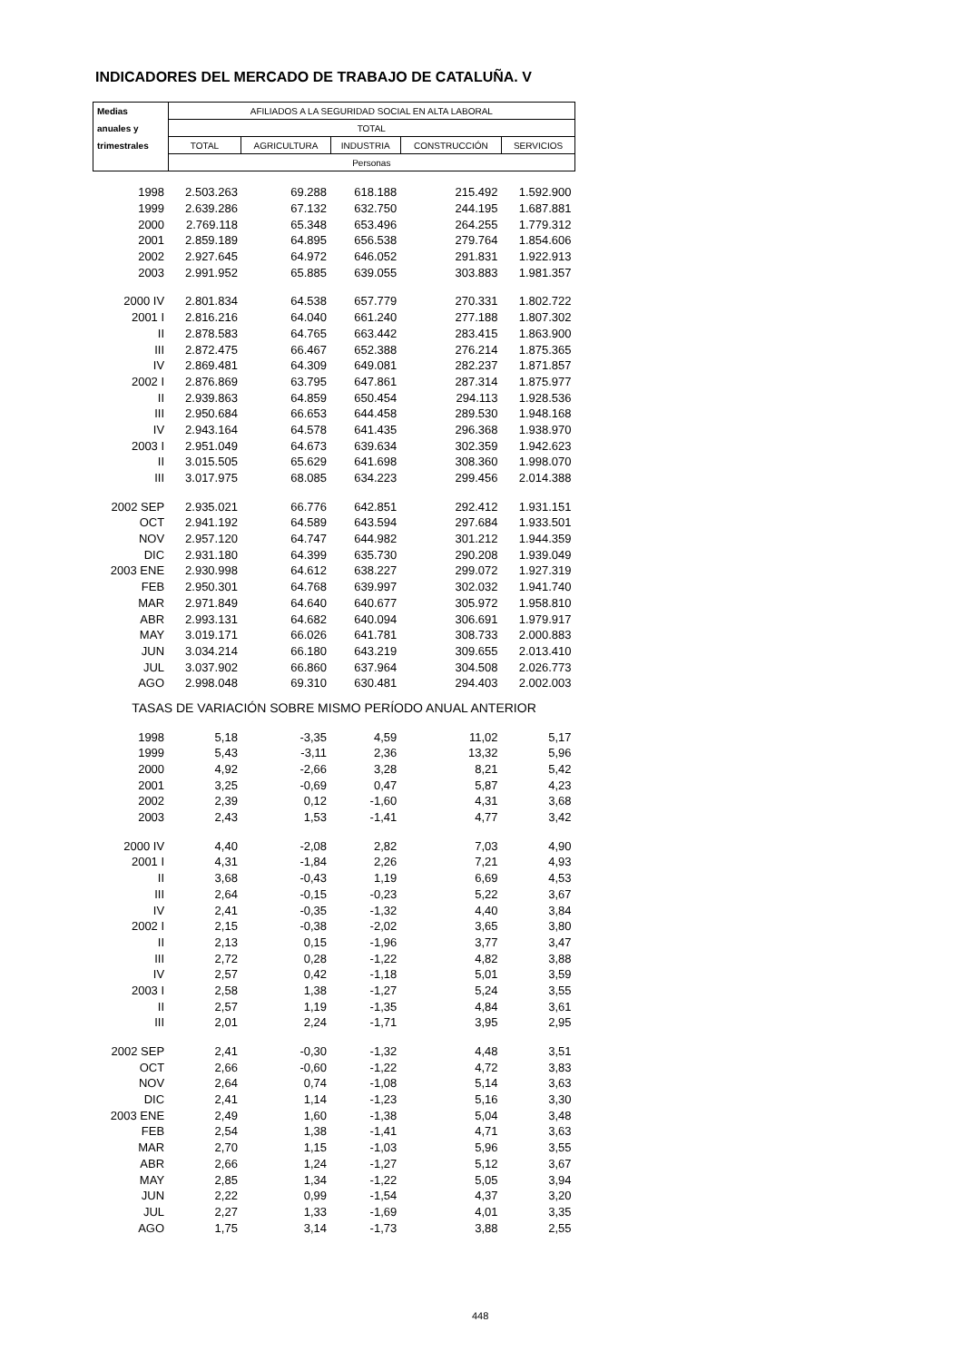INDICADORES DEL MERCADO DE TRABAJO DE CATALUÑA. V
| Medias | AFILIADOS A LA SEGURIDAD SOCIAL EN ALTA LABORAL | | | | |
| --- | --- | --- | --- | --- | --- |
| anuales y | TOTAL | | | | |
| trimestrales | TOTAL | AGRICULTURA | INDUSTRIA | CONSTRUCCIÓN | SERVICIOS |
| | Personas | | | | |
| 1998 | 2.503.263 | 69.288 | 618.188 | 215.492 | 1.592.900 |
| 1999 | 2.639.286 | 67.132 | 632.750 | 244.195 | 1.687.881 |
| 2000 | 2.769.118 | 65.348 | 653.496 | 264.255 | 1.779.312 |
| 2001 | 2.859.189 | 64.895 | 656.538 | 279.764 | 1.854.606 |
| 2002 | 2.927.645 | 64.972 | 646.052 | 291.831 | 1.922.913 |
| 2003 | 2.991.952 | 65.885 | 639.055 | 303.883 | 1.981.357 |
| 2000 IV | 2.801.834 | 64.538 | 657.779 | 270.331 | 1.802.722 |
| 2001 I | 2.816.216 | 64.040 | 661.240 | 277.188 | 1.807.302 |
| II | 2.878.583 | 64.765 | 663.442 | 283.415 | 1.863.900 |
| III | 2.872.475 | 66.467 | 652.388 | 276.214 | 1.875.365 |
| IV | 2.869.481 | 64.309 | 649.081 | 282.237 | 1.871.857 |
| 2002 I | 2.876.869 | 63.795 | 647.861 | 287.314 | 1.875.977 |
| II | 2.939.863 | 64.859 | 650.454 | 294.113 | 1.928.536 |
| III | 2.950.684 | 66.653 | 644.458 | 289.530 | 1.948.168 |
| IV | 2.943.164 | 64.578 | 641.435 | 296.368 | 1.938.970 |
| 2003 I | 2.951.049 | 64.673 | 639.634 | 302.359 | 1.942.623 |
| II | 3.015.505 | 65.629 | 641.698 | 308.360 | 1.998.070 |
| III | 3.017.975 | 68.085 | 634.223 | 299.456 | 2.014.388 |
| 2002 SEP | 2.935.021 | 66.776 | 642.851 | 292.412 | 1.931.151 |
| OCT | 2.941.192 | 64.589 | 643.594 | 297.684 | 1.933.501 |
| NOV | 2.957.120 | 64.747 | 644.982 | 301.212 | 1.944.359 |
| DIC | 2.931.180 | 64.399 | 635.730 | 290.208 | 1.939.049 |
| 2003 ENE | 2.930.998 | 64.612 | 638.227 | 299.072 | 1.927.319 |
| FEB | 2.950.301 | 64.768 | 639.997 | 302.032 | 1.941.740 |
| MAR | 2.971.849 | 64.640 | 640.677 | 305.972 | 1.958.810 |
| ABR | 2.993.131 | 64.682 | 640.094 | 306.691 | 1.979.917 |
| MAY | 3.019.171 | 66.026 | 641.781 | 308.733 | 2.000.883 |
| JUN | 3.034.214 | 66.180 | 643.219 | 309.655 | 2.013.410 |
| JUL | 3.037.902 | 66.860 | 637.964 | 304.508 | 2.026.773 |
| AGO | 2.998.048 | 69.310 | 630.481 | 294.403 | 2.002.003 |
| TASAS DE VARIACIÓN SOBRE MISMO PERÍODO ANUAL ANTERIOR | | | | | |
| 1998 | 5,18 | -3,35 | 4,59 | 11,02 | 5,17 |
| 1999 | 5,43 | -3,11 | 2,36 | 13,32 | 5,96 |
| 2000 | 4,92 | -2,66 | 3,28 | 8,21 | 5,42 |
| 2001 | 3,25 | -0,69 | 0,47 | 5,87 | 4,23 |
| 2002 | 2,39 | 0,12 | -1,60 | 4,31 | 3,68 |
| 2003 | 2,43 | 1,53 | -1,41 | 4,77 | 3,42 |
| 2000 IV | 4,40 | -2,08 | 2,82 | 7,03 | 4,90 |
| 2001 I | 4,31 | -1,84 | 2,26 | 7,21 | 4,93 |
| II | 3,68 | -0,43 | 1,19 | 6,69 | 4,53 |
| III | 2,64 | -0,15 | -0,23 | 5,22 | 3,67 |
| IV | 2,41 | -0,35 | -1,32 | 4,40 | 3,84 |
| 2002 I | 2,15 | -0,38 | -2,02 | 3,65 | 3,80 |
| II | 2,13 | 0,15 | -1,96 | 3,77 | 3,47 |
| III | 2,72 | 0,28 | -1,22 | 4,82 | 3,88 |
| IV | 2,57 | 0,42 | -1,18 | 5,01 | 3,59 |
| 2003 I | 2,58 | 1,38 | -1,27 | 5,24 | 3,55 |
| II | 2,57 | 1,19 | -1,35 | 4,84 | 3,61 |
| III | 2,01 | 2,24 | -1,71 | 3,95 | 2,95 |
| 2002 SEP | 2,41 | -0,30 | -1,32 | 4,48 | 3,51 |
| OCT | 2,66 | -0,60 | -1,22 | 4,72 | 3,83 |
| NOV | 2,64 | 0,74 | -1,08 | 5,14 | 3,63 |
| DIC | 2,41 | 1,14 | -1,23 | 5,16 | 3,30 |
| 2003 ENE | 2,49 | 1,60 | -1,38 | 5,04 | 3,48 |
| FEB | 2,54 | 1,38 | -1,41 | 4,71 | 3,63 |
| MAR | 2,70 | 1,15 | -1,03 | 5,96 | 3,55 |
| ABR | 2,66 | 1,24 | -1,27 | 5,12 | 3,67 |
| MAY | 2,85 | 1,34 | -1,22 | 5,05 | 3,94 |
| JUN | 2,22 | 0,99 | -1,54 | 4,37 | 3,20 |
| JUL | 2,27 | 1,33 | -1,69 | 4,01 | 3,35 |
| AGO | 1,75 | 3,14 | -1,73 | 3,88 | 2,55 |
448